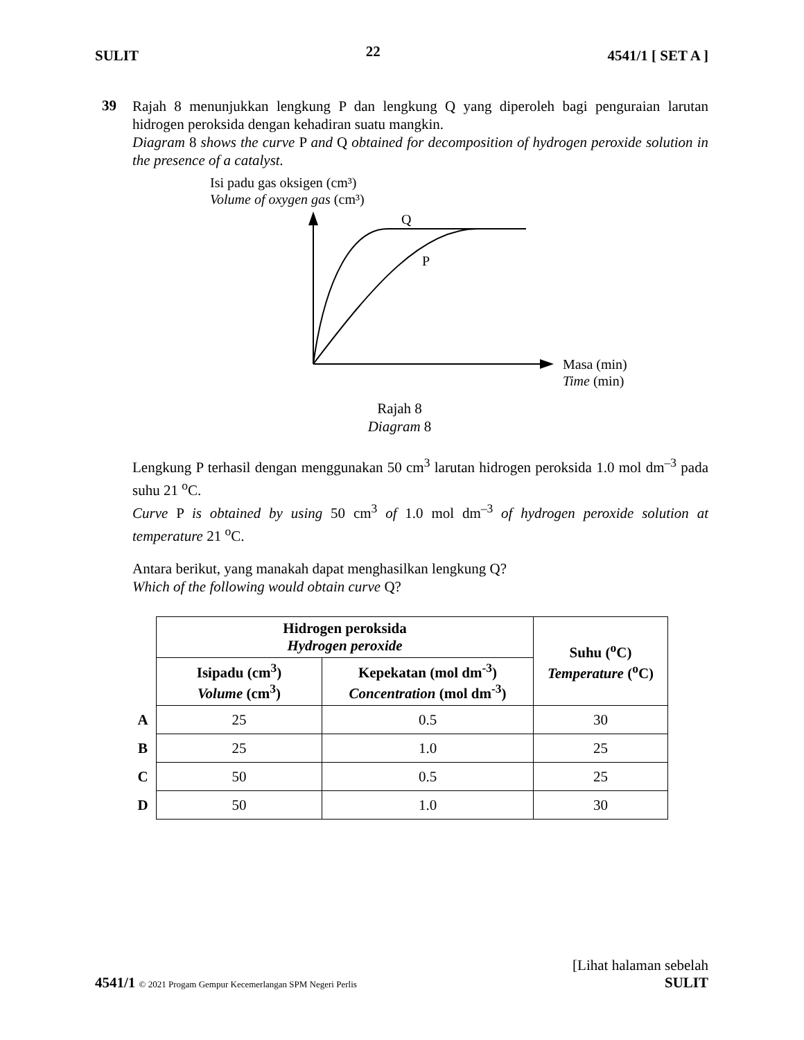SULIT 22 4541/1 [ SET A ]
39
Rajah 8 menunjukkan lengkung P dan lengkung Q yang diperoleh bagi penguraian larutan hidrogen peroksida dengan kehadiran suatu mangkin.
Diagram 8 shows the curve P and Q obtained for decomposition of hydrogen peroxide solution in the presence of a catalyst.
Isi padu gas oksigen (cm³)
Volume of oxygen gas (cm³)
Q
P
Masa (min)
Time (min)
Rajah 8
Diagram 8
Lengkung P terhasil dengan menggunakan 50 cm<sup>3</sup> larutan hidrogen peroksida 1.0 mol dm<sup>–3</sup> pada suhu 21 <sup>o</sup>C.
Curve P is obtained by using 50 cm<sup>3</sup> of 1.0 mol dm<sup>–3</sup> of hydrogen peroxide solution at temperature 21 <sup>o</sup>C.
Antara berikut, yang manakah dapat menghasilkan lengkung Q?
Which of the following would obtain curve Q?
| | Hidrogen peroksida Hydrogen peroxide | | Suhu (<sup>o</sup>C) Temperature (<sup>o</sup>C) |
| | Isipadu (cm<sup>3</sup>) Volume (cm<sup>3</sup>) | Kepekatan (mol dm<sup>-3</sup>) Concentration (mol dm<sup>-3</sup>) | |
| A | 25 | 0.5 | 30 |
| B | 25 | 1.0 | 25 |
| C | 50 | 0.5 | 25 |
| D | 50 | 1.0 | 30 |
[Lihat halaman sebelah
4541/1 © 2021 Progam Gempur Kecemerlangan SPM Negeri Perlis SULIT